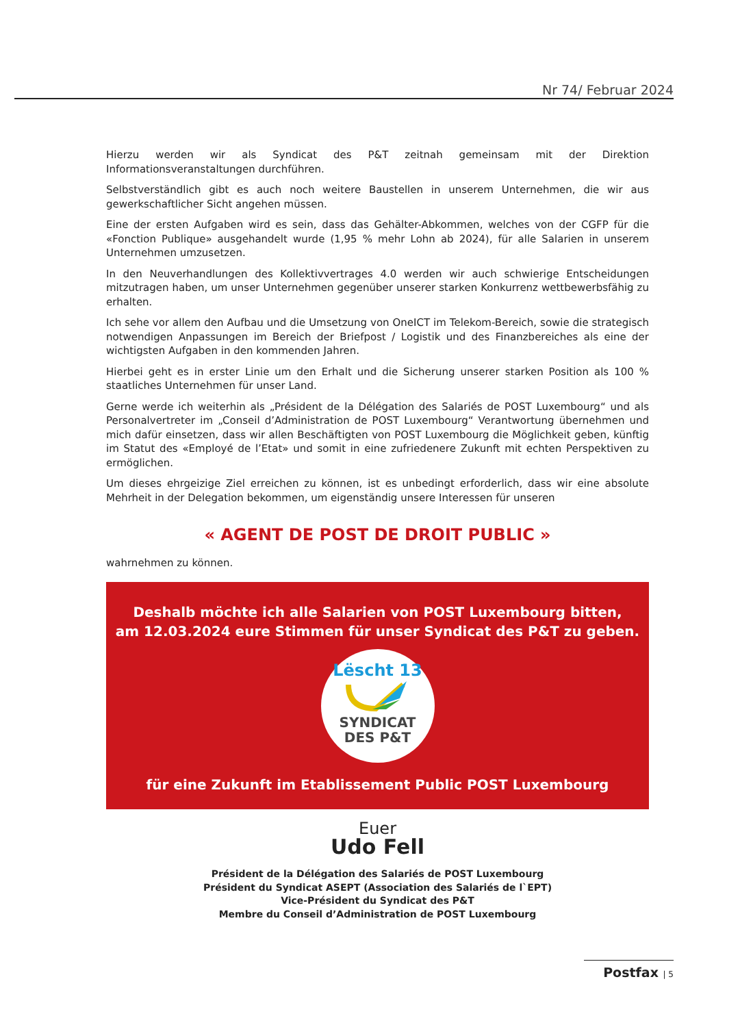Nr 74/ Februar 2024
Hierzu werden wir als Syndicat des P&T zeitnah gemeinsam mit der Direktion Informationsveranstaltungen durchführen.
Selbstverständlich gibt es auch noch weitere Baustellen in unserem Unternehmen, die wir aus gewerkschaftlicher Sicht angehen müssen.
Eine der ersten Aufgaben wird es sein, dass das Gehälter-Abkommen, welches von der CGFP für die «Fonction Publique» ausgehandelt wurde (1,95 % mehr Lohn ab 2024), für alle Salarien in unserem Unternehmen umzusetzen.
In den Neuverhandlungen des Kollektivvertrages 4.0 werden wir auch schwierige Entscheidungen mitzutragen haben, um unser Unternehmen gegenüber unserer starken Konkurrenz wettbewerbsfähig zu erhalten.
Ich sehe vor allem den Aufbau und die Umsetzung von OneICT im Telekom-Bereich, sowie die strategisch notwendigen Anpassungen im Bereich der Briefpost / Logistik und des Finanzbereiches als eine der wichtigsten Aufgaben in den kommenden Jahren.
Hierbei geht es in erster Linie um den Erhalt und die Sicherung unserer starken Position als 100 % staatliches Unternehmen für unser Land.
Gerne werde ich weiterhin als „Président de la Délégation des Salariés de POST Luxembourg“ und als Personalvertreter im „Conseil d’Administration de POST Luxembourg“ Verantwortung übernehmen und mich dafür einsetzen, dass wir allen Beschäftigten von POST Luxembourg die Möglichkeit geben, künftig im Statut des «Employé de l’Etat» und somit in eine zufriedenere Zukunft mit echten Perspektiven zu ermöglichen.
Um dieses ehrgeizige Ziel erreichen zu können, ist es unbedingt erforderlich, dass wir eine absolute Mehrheit in der Delegation bekommen, um eigenständig unsere Interessen für unseren
« AGENT DE POST DE DROIT PUBLIC »
wahrnehmen zu können.
Deshalb möchte ich alle Salarien von POST Luxembourg bitten,
am 12.03.2024 eure Stimmen für unser Syndicat des P&T zu geben.
Lëscht 13
SYNDICAT
DES P&T
für eine Zukunft im Etablissement Public POST Luxembourg
Euer
Udo Fell
Président de la Délégation des Salariés de POST Luxembourg
Président du Syndicat ASEPT (Association des Salariés de l`EPT)
Vice-Président du Syndicat des P&T
Membre du Conseil d’Administration de POST Luxembourg
Postfax | 5